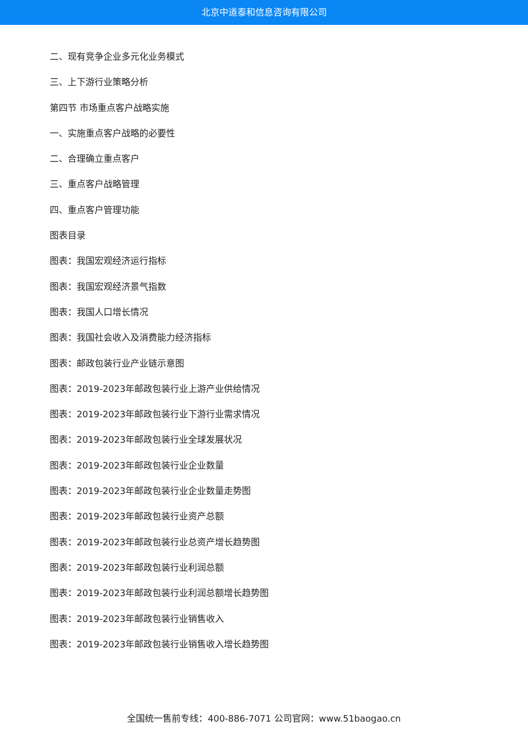北京中道泰和信息咨询有限公司
二、现有竞争企业多元化业务模式
三、上下游行业策略分析
第四节 市场重点客户战略实施
一、实施重点客户战略的必要性
二、合理确立重点客户
三、重点客户战略管理
四、重点客户管理功能
图表目录
图表：我国宏观经济运行指标
图表：我国宏观经济景气指数
图表：我国人口增长情况
图表：我国社会收入及消费能力经济指标
图表：邮政包装行业产业链示意图
图表：2019-2023年邮政包装行业上游产业供给情况
图表：2019-2023年邮政包装行业下游行业需求情况
图表：2019-2023年邮政包装行业全球发展状况
图表：2019-2023年邮政包装行业企业数量
图表：2019-2023年邮政包装行业企业数量走势图
图表：2019-2023年邮政包装行业资产总额
图表：2019-2023年邮政包装行业总资产增长趋势图
图表：2019-2023年邮政包装行业利润总额
图表：2019-2023年邮政包装行业利润总额增长趋势图
图表：2019-2023年邮政包装行业销售收入
图表：2019-2023年邮政包装行业销售收入增长趋势图
全国统一售前专线：400-886-7071 公司官网：www.51baogao.cn